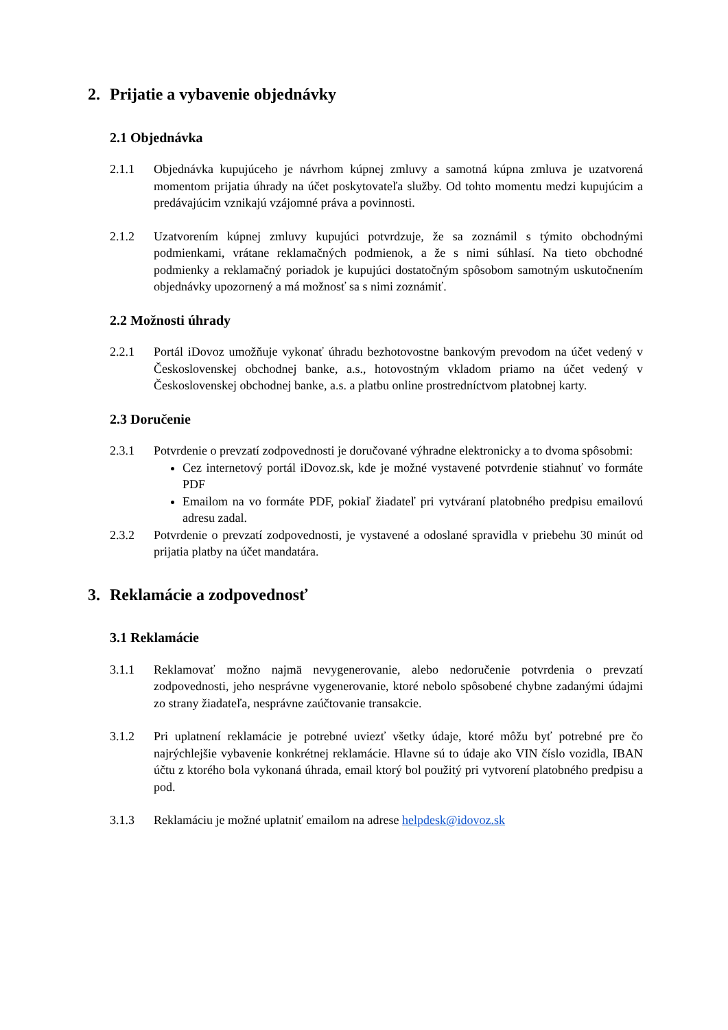2. Prijatie a vybavenie objednávky
2.1 Objednávka
2.1.1 Objednávka kupujúceho je návrhom kúpnej zmluvy a samotná kúpna zmluva je uzatvorená momentom prijatia úhrady na účet poskytovateľa služby. Od tohto momentu medzi kupujúcim a predávajúcim vznikajú vzájomné práva a povinnosti.
2.1.2 Uzatvorením kúpnej zmluvy kupujúci potvrdzuje, že sa zoznámil s týmito obchodnými podmienkami, vrátane reklamačných podmienok, a že s nimi súhlasí. Na tieto obchodné podmienky a reklamačný poriadok je kupujúci dostatočným spôsobom samotným uskutočnením objednávky upozornený a má možnosť sa s nimi zoznámiť.
2.2 Možnosti úhrady
2.2.1 Portál iDovoz umožňuje vykonať úhradu bezhotovostne bankovým prevodom na účet vedený v Československej obchodnej banke, a.s., hotovostným vkladom priamo na účet vedený v Československej obchodnej banke, a.s. a platbu online prostredníctvom platobnej karty.
2.3 Doručenie
2.3.1 Potvrdenie o prevzatí zodpovednosti je doručované výhradne elektronicky a to dvoma spôsobmi:
Cez internetový portál iDovoz.sk, kde je možné vystavené potvrdenie stiahnuť vo formáte PDF
Emailom na vo formáte PDF, pokiaľ žiadateľ pri vytváraní platobného predpisu emailovú adresu zadal.
2.3.2 Potvrdenie o prevzatí zodpovednosti, je vystavené a odoslané spravidla v priebehu 30 minút od prijatia platby na účet mandatára.
3. Reklamácie a zodpovednosť
3.1 Reklamácie
3.1.1 Reklamovať možno najmä nevygenerovanie, alebo nedoručenie potvrdenia o prevzatí zodpovednosti, jeho nesprávne vygenerovanie, ktoré nebolo spôsobené chybne zadanými údajmi zo strany žiadateľa, nesprávne zaúčtovanie transakcie.
3.1.2 Pri uplatnení reklamácie je potrebné uviezť všetky údaje, ktoré môžu byť potrebné pre čo najrýchlejšie vybavenie konkrétnej reklamácie. Hlavne sú to údaje ako VIN číslo vozidla, IBAN účtu z ktorého bola vykonaná úhrada, email ktorý bol použitý pri vytvorení platobného predpisu a pod.
3.1.3 Reklamáciu je možné uplatniť emailom na adrese helpdesk@idovoz.sk